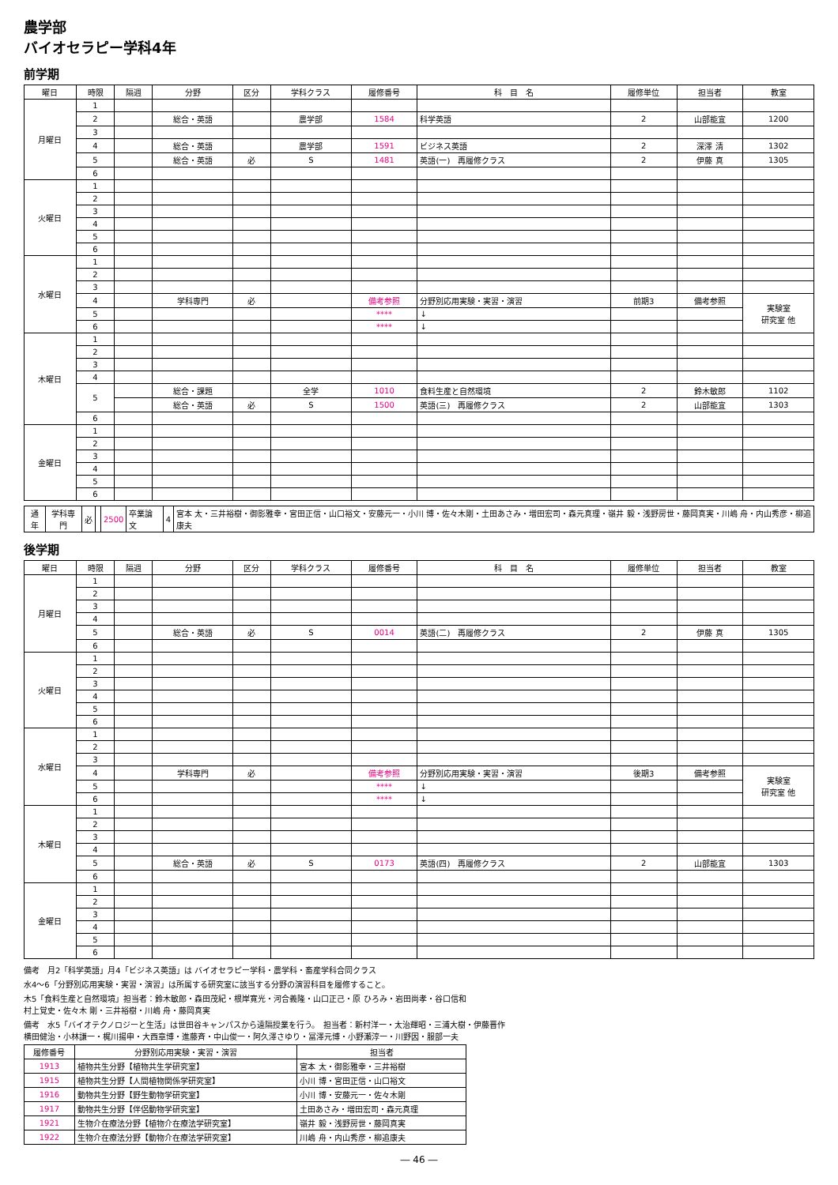農学部
バイオセラピー学科4年
前学期
| 曜日 | 時限 | 隔週 | 分野 | 区分 | 学科クラス | 履修番号 | 科 目 名 | 履修単位 | 担当者 | 教室 |
| --- | --- | --- | --- | --- | --- | --- | --- | --- | --- | --- |
| 月曜日 | 1 | | | | | | | | | |
| | 2 | | 総合・英語 | | 農学部 | 1584 | 科学英語 | 2 | 山部能宜 | 1200 |
| | 3 | | | | | | | | | |
| | 4 | | 総合・英語 | | 農学部 | 1591 | ビジネス英語 | 2 | 深澤 清 | 1302 |
| | 5 | | 総合・英語 | 必 | S | 1481 | 英語(一) 再履修クラス | 2 | 伊藤 真 | 1305 |
| | 6 | | | | | | | | | |
| 火曜日 | 1 | | | | | | | | | |
| | 2 | | | | | | | | | |
| | 3 | | | | | | | | | |
| | 4 | | | | | | | | | |
| | 5 | | | | | | | | | |
| | 6 | | | | | | | | | |
| 水曜日 | 1 | | | | | | | | | |
| | 2 | | | | | | | | | |
| | 3 | | | | | | | | | |
| | 4 | | 学科専門 | 必 | | 備考参照 | 分野別応用実験・実習・演習 | 前期3 | 備考参照 | 実験室 研究室 他 |
| | 5 | | | | | **** | ↓ | | | |
| | 6 | | | | | **** | ↓ | | | |
| 木曜日 | 1 | | | | | | | | | |
| | 2 | | | | | | | | | |
| | 3 | | | | | | | | | |
| | 4 | | | | | | | | | |
| | 5 | | 総合・課題 | | 全学 | 1010 | 食料生産と自然環境 | 2 | 鈴木敏郎 | 1102 |
| | | | 総合・英語 | 必 | S | 1500 | 英語(三) 再履修クラス | 2 | 山部能宜 | 1303 |
| | 6 | | | | | | | | | |
| 金曜日 | 1 | | | | | | | | | |
| | 2 | | | | | | | | | |
| | 3 | | | | | | | | | |
| | 4 | | | | | | | | | |
| | 5 | | | | | | | | | |
| | 6 | | | | | | | | | |
| 通年 | 学科専門 | 必 | | 2500 | 卒業論文 | 4 | 宮本 太・三井裕樹・御影雅幸・宮田正信・山口裕文・安藤元一・小川 博・佐々木剛・土田あさみ・増田宏司・森元真理・嶺井 毅・浅野房世・藤岡真実・川嶋 舟・内山秀彦・柳追康夫 |
後学期
| 曜日 | 時限 | 隔週 | 分野 | 区分 | 学科クラス | 履修番号 | 科 目 名 | 履修単位 | 担当者 | 教室 |
| --- | --- | --- | --- | --- | --- | --- | --- | --- | --- | --- |
| 月曜日 | 1 | | | | | | | | | |
| | 2 | | | | | | | | | |
| | 3 | | | | | | | | | |
| | 4 | | | | | | | | | |
| | 5 | | 総合・英語 | 必 | S | 0014 | 英語(二) 再履修クラス | 2 | 伊藤 真 | 1305 |
| | 6 | | | | | | | | | |
| 火曜日 | 1 | | | | | | | | | |
| | 2 | | | | | | | | | |
| | 3 | | | | | | | | | |
| | 4 | | | | | | | | | |
| | 5 | | | | | | | | | |
| | 6 | | | | | | | | | |
| 水曜日 | 1 | | | | | | | | | |
| | 2 | | | | | | | | | |
| | 3 | | | | | | | | | |
| | 4 | | 学科専門 | 必 | | 備考参照 | 分野別応用実験・実習・演習 | 後期3 | 備考参照 | 実験室 研究室 他 |
| | 5 | | | | | **** | ↓ | | | |
| | 6 | | | | | **** | ↓ | | | |
| 木曜日 | 1 | | | | | | | | | |
| | 2 | | | | | | | | | |
| | 3 | | | | | | | | | |
| | 4 | | | | | | | | | |
| | 5 | | 総合・英語 | 必 | S | 0173 | 英語(四) 再履修クラス | 2 | 山部能宜 | 1303 |
| | 6 | | | | | | | | | |
| 金曜日 | 1 | | | | | | | | | |
| | 2 | | | | | | | | | |
| | 3 | | | | | | | | | |
| | 4 | | | | | | | | | |
| | 5 | | | | | | | | | |
| | 6 | | | | | | | | | |
備考　月2「科学英語」月4「ビジネス英語」は バイオセラピー学科・農学科・畜産学科合同クラス
水4～6「分野別応用実験・実習・演習」は所属する研究室に該当する分野の演習科目を履修すること。
木5「食料生産と自然環境」担当者：鈴木敏郎・森田茂紀・根岸寛光・河合義隆・山口正己・原 ひろみ・岩田尚孝・谷口信和
村上覚史・佐々木 剛・三井裕樹・川嶋 舟・藤岡真実
備考　水5「バイオテクノロジーと生活」は世田谷キャンパスから遠隔授業を行う。　担当者：新村洋一・太治輝昭・三浦大樹・伊藤晋作
横田健治・小林謙一・梶川揚申・大西章博・進藤斉・中山俊一・阿久澤さゆり・冨澤元博・小野瀬淳一・川野因・服部一夫
| 履修番号 | 分野別応用実験・実習・演習 | 担当者 |
| --- | --- | --- |
| 1913 | 植物共生分野【植物共生学研究室】 | 宮本 太・御影雅幸・三井裕樹 |
| 1915 | 植物共生分野【人間植物関係学研究室】 | 小川 博・宮田正信・山口裕文 |
| 1916 | 動物共生分野【野生動物学研究室】 | 小川 博・安藤元一・佐々木剛 |
| 1917 | 動物共生分野【伴侶動物学研究室】 | 土田あさみ・増田宏司・森元真理 |
| 1921 | 生物介在療法分野【植物介在療法学研究室】 | 嶺井 毅・浅野房世・藤岡真実 |
| 1922 | 生物介在療法分野【動物介在療法学研究室】 | 川嶋 舟・内山秀彦・柳追康夫 |
― 46 ―